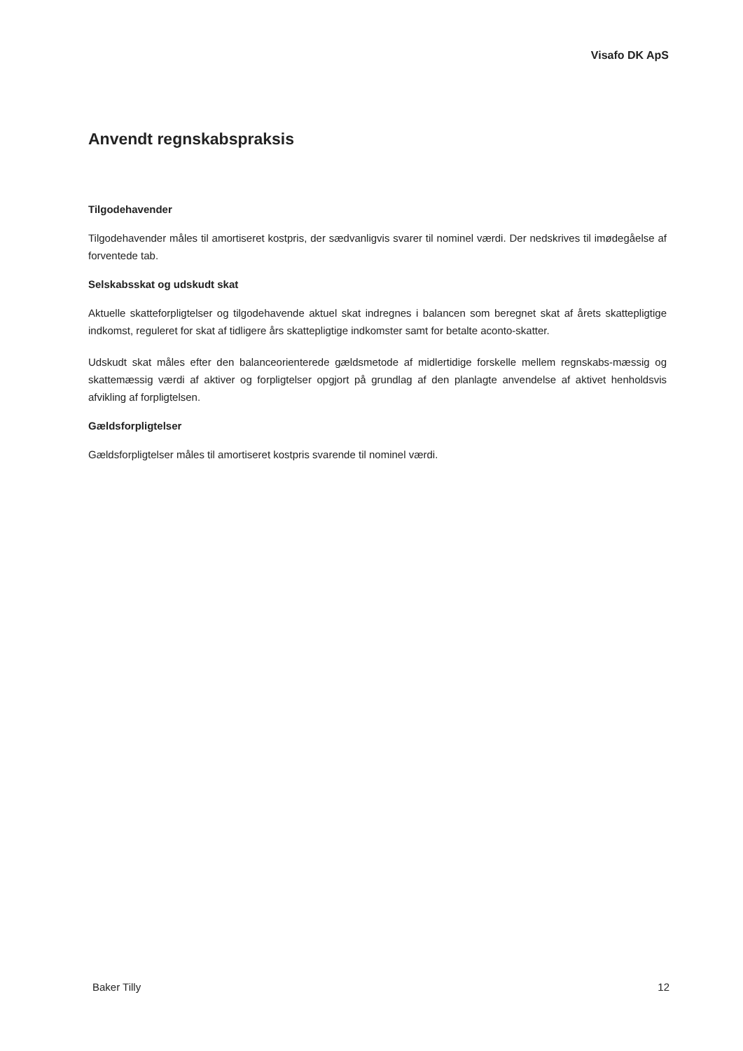Visafo DK ApS
Anvendt regnskabspraksis
Tilgodehavender
Tilgodehavender måles til amortiseret kostpris, der sædvanligvis svarer til nominel værdi. Der nedskrives til imødegåelse af forventede tab.
Selskabsskat og udskudt skat
Aktuelle skatteforpligtelser og tilgodehavende aktuel skat indregnes i balancen som beregnet skat af årets skattepligtige indkomst, reguleret for skat af tidligere års skattepligtige indkomster samt for betalte aconto-skatter.
Udskudt skat måles efter den balanceorienterede gældsmetode af midlertidige forskelle mellem regnskabs-mæssig og skattemæssig værdi af aktiver og forpligtelser opgjort på grundlag af den planlagte anvendelse af aktivet henholdsvis afvikling af forpligtelsen.
Gældsforpligtelser
Gældsforpligtelser måles til amortiseret kostpris svarende til nominel værdi.
Baker Tilly 12